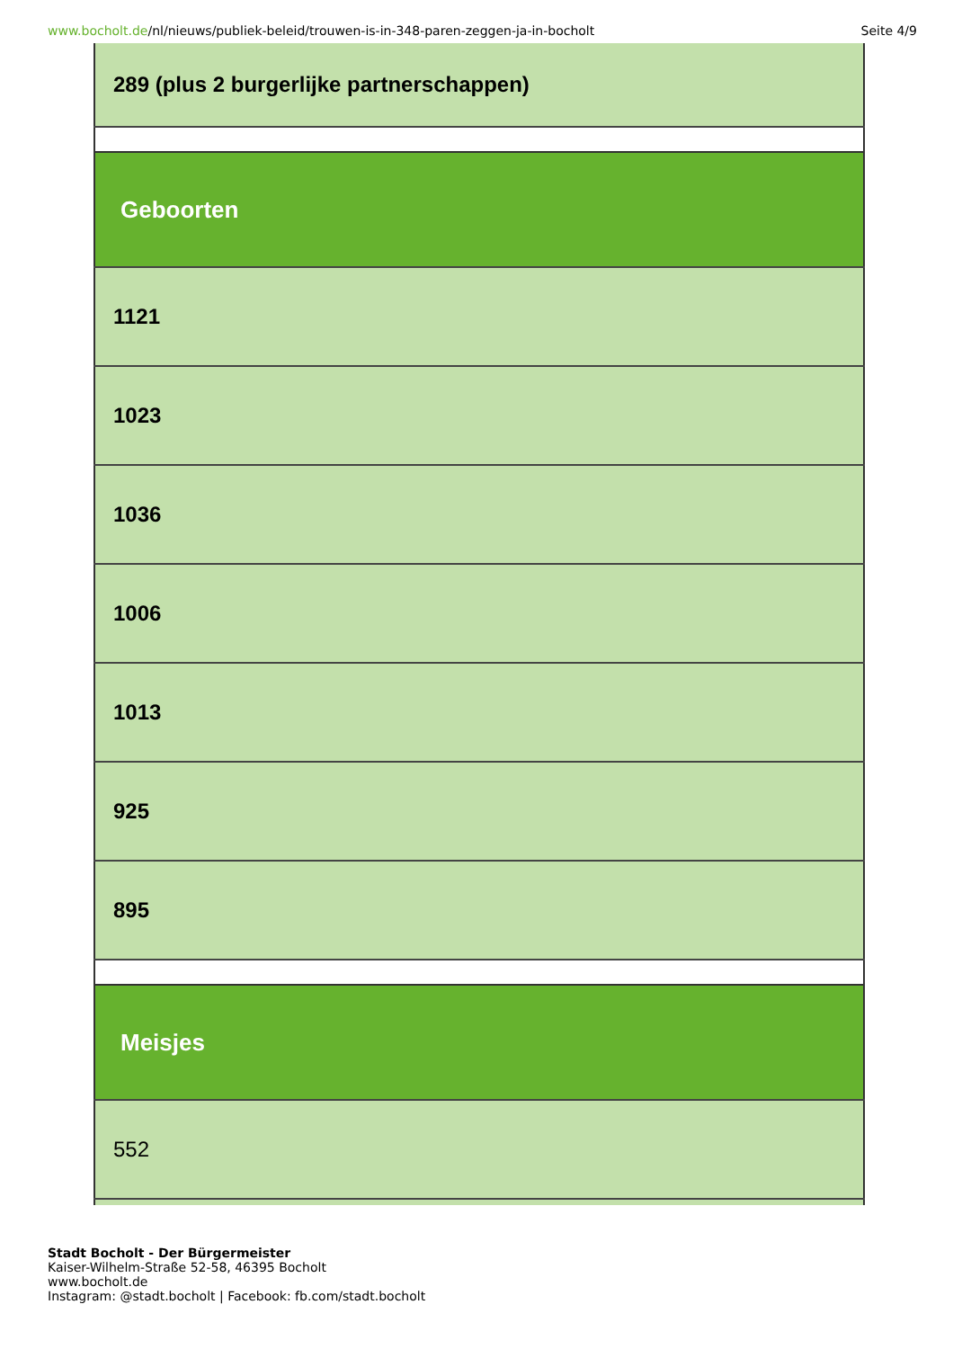www.bocholt.de/nl/nieuws/publiek-beleid/trouwen-is-in-348-paren-zeggen-ja-in-bocholt
Seite 4/9
| 289 (plus 2 burgerlijke partnerschappen) |
| Geboorten |
| 1121 |
| 1023 |
| 1036 |
| 1006 |
| 1013 |
| 925 |
| 895 |
| Meisjes |
| 552 |
Stadt Bocholt - Der Bürgermeister
Kaiser-Wilhelm-Straße 52-58, 46395 Bocholt
www.bocholt.de
Instagram: @stadt.bocholt | Facebook: fb.com/stadt.bocholt